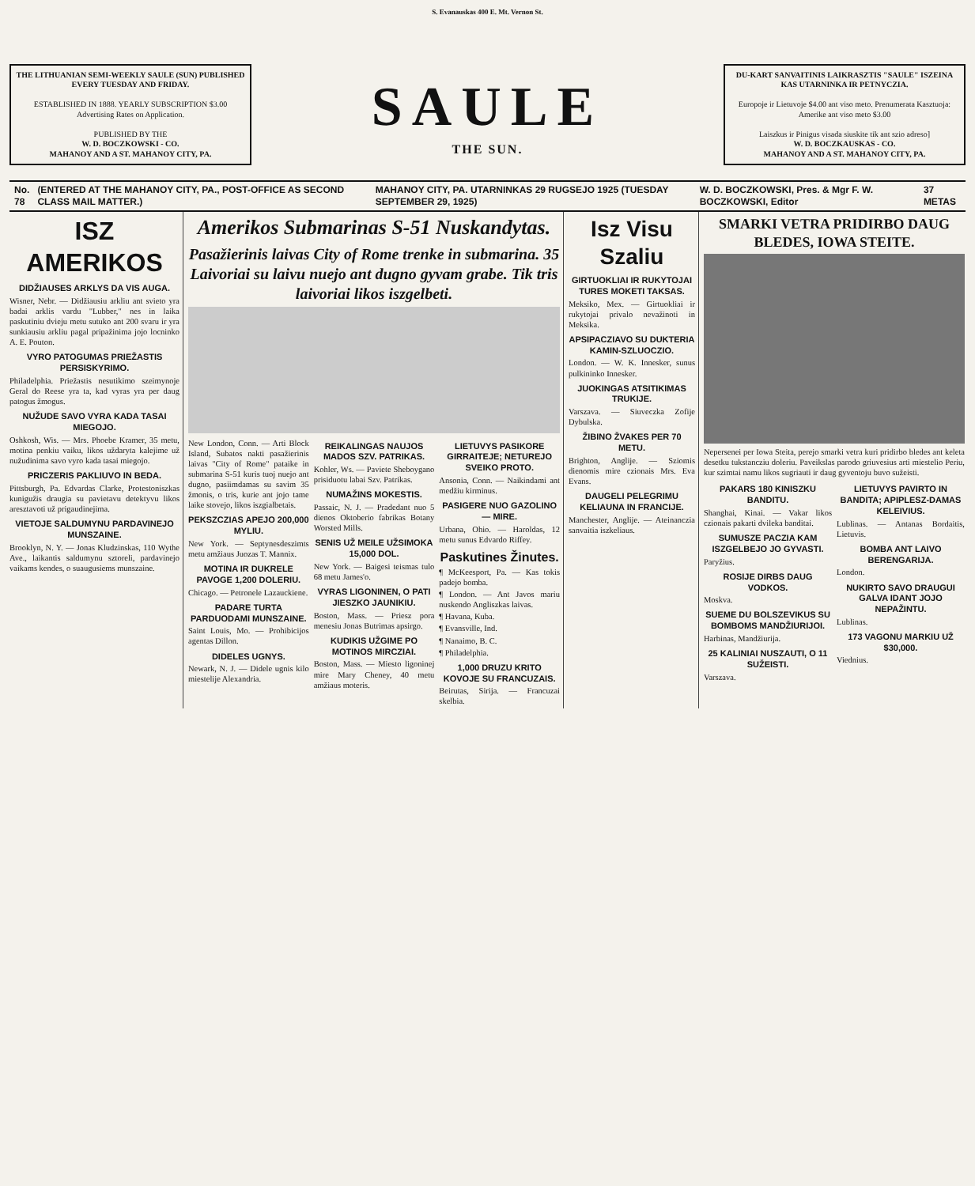S. Evanauskas 400 E. Mt. Vernon St.
THE LITHUANIAN SEMI-WEEKLY SAULE (SUN) PUBLISHED EVERY TUESDAY AND FRIDAY.
ESTABLISHED IN 1888. YEARLY SUBSCRIPTION $3.00
Advertising Rates on Application.
PUBLISHED BY THE
W. D. BOCZKOWSKI - CO.
MAHANOY AND A ST. MAHANOY CITY, PA.
SAULE
THE SUN.
DU-KART SANVAITINIS LAIKRASZTIS "SAULE" ISZEINA KAS UTARNINKA IR PETNYCZIA.
Europoje ir Lietuvoje $4.00 ant viso meto. Prenumerata Kasztuoja: Amerike ant viso meto $3.00
Laiszkus ir Pinigus visada siuskite tik ant szio adreso]
W. D. BOCZKAUSKAS - CO.
MAHANOY AND A ST. MAHANOY CITY, PA.
No. 78 (ENTERED AT THE MAHANOY CITY, PA., POST-OFFICE AS SECOND CLASS MAIL MATTER.) MAHANOY CITY, PA. UTARNINKAS 29 RUGSEJO 1925 (TUESDAY SEPTEMBER 29, 1925) W. D. BOCZKOWSKI, Pres. & Mgr F. W. BOCZKOWSKI, Editor 37 METAS
ISZ AMERIKOS
DIDŽIAUSES ARKLYS DA VIS AUGA.
Wisner, Nebr. — Didžiausiu arkliu ant svieto yra badai arklis vardu "Lubber," nes in laika paskutiniu dvieju metu sutuko ant 200 svaru ir yra sunkiausiu arkliu pagal pripažinima jojo locninko A. E. Pouton.
VYRO PATOGUMAS PRIEŽASTIS PERSISKYRIMO.
Philadelphia. Priežastis nesutikimo szeimynoje Geral do Reese yra ta, kad vyras yra per daug patogus žmogus.
NUŽUDE SAVO VYRA KADA TASAI MIEGOJO.
Oshkosh, Wis. — Mrs. Phoebe Kramer, 35 metu, motina penkiu vaiku, likos uždaryta kalejime už nužudinima savo vyro kada tasai miegojo.
PRICZERIS PAKLIUVO IN BEDA.
Pittsburgh, Pa. Edvardas Clarke, Protestoniszkas kunigužis draugia su pavietavu detektyvu likos aresztavoti už prigaudinejima.
VIETOJE SALDUMYNU PARDAVINEJO MUNSZAINE.
Brooklyn, N. Y. — Jonas Kludzinskas, 110 Wythe Ave., laikantis saldumynu sztoreli, pardavinejo vaikams kendes, o suaugusiems munszaine.
Amerikos Submarinas S-51 Nuskandytas.
Pasažierinis laivas City of Rome trenke in submarina. 35 Laivoriai su laivu nuejo ant dugno gyvam grabe. Tik tris laivoriai likos iszgelbeti.
New London, Conn. — Arti Block Island, Subatos nakti pasažierinis laivas "City of Rome" pataike in submarina S-51 kuris tuoj nuejo ant dugno, pasiimdamas su savim 35 žmonis, o tris, kurie ant jojo tame laike stovejo, likos iszgialbetais.
PEKSZCZIAS APEJO 200,000 MYLIU.
New York. — Septynesdeszimts metu amžiaus Juozas T. Mannix.
MOTINA IR DUKRELE PAVOGE 1,200 DOLERIU.
Chicago. — Petronele Lazauckiene.
PADARE TURTA PARDUODAMI MUNSZAINE.
Saint Louis, Mo. — Prohibicijos agentas Dillon.
DIDELES UGNYS.
Newark, N. J. — Didele ugnis kilo miestelije Alexandria.
REIKALINGAS NAUJOS MADOS SZV. PATRIKAS.
Kohler, Ws. — Paviete Sheboygano prisiduotu labai Szv. Patrikas.
NUMAŽINS MOKESTIS.
Passaic, N. J. — Pradedant nuo 5 dienos Oktoberio fabrikas Botany Worsted Mills.
SENIS UŽ MEILE UŽSIMOKA 15,000 DOL.
New York. — Baigesi teismas tulo 68 metu James'o.
VYRAS LIGONINEN, O PATI JIESZKO JAUNIKIU.
Boston, Mass. — Priesz pora menesiu Jonas Butrimas apsirgo.
KUDIKIS UŽGIME PO MOTINOS MIRCZIAI.
Boston, Mass. — Miesto ligoninej mire Mary Cheney, 40 metu amžiaus moteris.
LIETUVYS PASIKORE GIRRAITEJE; NETUREJO SVEIKO PROTO.
Ansonia, Conn. — Naikindami ant medžiu kirminus.
PASIGERE NUO GAZOLINO — MIRE.
Urbana, Ohio. — Haroldas, 12 metu sunus Edvardo Riffey.
Paskutines Žinutes.
¶ McKeesport, Pa. — Kas tokis padejo bomba.
¶ London. — Ant Javos mariu nuskendo Angliszkas laivas.
¶ Havana, Kuba.
¶ Evansville, Ind.
¶ Nanaimo, B. C.
¶ Philadelphia.
1,000 DRUZU KRITO KOVOJE SU FRANCUZAIS.
Beirutas, Sirija. — Francuzai skelbia.
Isz Visu Szaliu
GIRTUOKLIAI IR RUKYTOJAI TURES MOKETI TAKSAS.
Meksiko, Mex. — Girtuokliai ir rukytojai privalo nevažinoti in Meksika.
APSIPACZIAVO SU DUKTERIA KAMIN-SZLUOCZIO.
London. — W. K. Innesker, sunus pulkininko Innesker.
JUOKINGAS ATSITIKIMAS TRUKIJE.
Varszava. — Siuveczka Zofije Dybulska.
ŽIBINO ŽVAKES PER 70 METU.
Brighton, Anglije. — Sziomis dienomis mire czionais Mrs. Eva Evans.
DAUGELI PELEGRIMU KELIAUNA IN FRANCIJE.
Manchester, Anglije. — Ateinanczia sanvaitia iszkeliaus.
SMARKI VETRA PRIDIRBO DAUG BLEDES, IOWA STEITE.
Nepersenei per Iowa Steita, perejo smarki vetra kuri pridirbo bledes ant keleta desetku tukstancziu doleriu. Paveikslas parodo griuvesius arti miestelio Periu, kur szimtai namu likos sugriauti ir daug gyventoju buvo sužeisti.
PAKARS 180 KINISZKU BANDITU.
Shanghai, Kinai. — Vakar likos czionais pakarti dvileka banditai.
SUMUSZE PACZIA KAM ISZGELBEJO JO GYVASTI.
Paryžius.
ROSIJE DIRBS DAUG VODKOS.
Moskva.
SUEME DU BOLSZEVIKUS SU BOMBOMS MANDŽIURIJOI.
Harbinas, Mandžiurija.
25 KALINIAI NUSZAUTI, O 11 SUŽEISTI.
Varszava.
LIETUVYS PAVIRTO IN BANDITA; APIPLESZ-DAMAS KELEIVIUS.
Lublinas. — Antanas Bordaitis, Lietuvis.
BOMBA ANT LAIVO BERENGARIJA.
London.
NUKIRTO SAVO DRAUGUI GALVA IDANT JOJO NEPAŽINTU.
Lublinas.
173 VAGONU MARKIU UŽ $30,000.
Viednius.